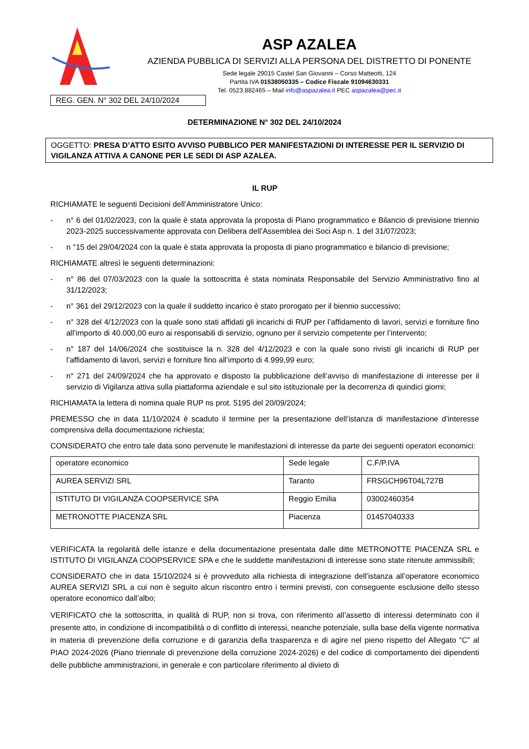ASP AZALEA
AZIENDA PUBBLICA DI SERVIZI ALLA PERSONA DEL DISTRETTO DI PONENTE
Sede legale 29015 Castel San Giovanni – Corso Matteotti, 124
Partita IVA 01538050335 – Codice Fiscale 91094630331
Tel. 0523.882465 – Mail info@aspazalea.it PEC aspazalea@pec.it
REG. GEN. N° 302 DEL 24/10/2024
DETERMINAZIONE N° 302 DEL 24/10/2024
OGGETTO: PRESA D’ATTO ESITO AVVISO PUBBLICO PER MANIFESTAZIONI DI INTERESSE PER IL SERVIZIO DI VIGILANZA ATTIVA A CANONE PER LE SEDI DI ASP AZALEA.
IL RUP
RICHIAMATE le seguenti Decisioni dell’Amministratore Unico:
- n° 6 del 01/02/2023, con la quale è stata approvata la proposta di Piano programmatico e Bilancio di previsione triennio 2023-2025 successivamente approvata con Delibera dell’Assemblea dei Soci Asp n. 1 del 31/07/2023;
- n °15 del 29/04/2024 con la quale è stata approvata la proposta di piano programmatico e bilancio di previsione;
RICHIAMATE altresì le seguenti determinazioni:
- n° 86 del 07/03/2023 con la quale la sottoscritta è stata nominata Responsabile del Servizio Amministrativo fino al 31/12/2023;
- n° 361 del 29/12/2023 con la quale il suddetto incarico è stato prorogato per il biennio successivo;
- n° 328 del 4/12/2023 con la quale sono stati affidati gli incarichi di RUP per l’affidamento di lavori, servizi e forniture fino all’importo di 40.000,00 euro ai responsabili di servizio, ognuno per il servizio competente per l’intervento;
- n° 187 del 14/06/2024 che sostituisce la n. 328 del 4/12/2023 e con la quale sono rivisti gli incarichi di RUP per l’affidamento di lavori, servizi e forniture fino all’importo di 4.999,99 euro;
- n° 271 del 24/09/2024 che ha approvato e disposto la pubblicazione dell’avviso di manifestazione di interesse per il servizio di Vigilanza attiva sulla piattaforma aziendale e sul sito istituzionale per la decorrenza di quindici giorni;
RICHIAMATA la lettera di nomina quale RUP ns prot. 5195 del 20/09/2024;
PREMESSO che in data 11/10/2024 è scaduto il termine per la presentazione dell’istanza di manifestazione d’interesse comprensiva della documentazione richiesta;
CONSIDERATO che entro tale data sono pervenute le manifestazioni di interesse da parte dei seguenti operatori economici:
| operatore economico | Sede legale | C.F/P.IVA |
| AUREA SERVIZI SRL | Taranto | FRSGCH96T04L727B |
| ISTITUTO DI VIGILANZA COOPSERVICE SPA | Reggio Emilia | 03002460354 |
| METRONOTTE PIACENZA SRL | Piacenza | 01457040333 |
VERIFICATA la regolarità delle istanze e della documentazione presentata dalle ditte METRONOTTE PIACENZA SRL e ISTITUTO DI VIGILANZA COOPSERVICE SPA e che le suddette manifestazioni di interesse sono state ritenute ammissibili;
CONSIDERATO che in data 15/10/2024 si è provveduto alla richiesta di integrazione dell’istanza all’operatore economico AUREA SERVIZI SRL a cui non è seguito alcun riscontro entro i termini previsti, con conseguente esclusione dello stesso operatore economico dall’albo;
VERIFICATO che la sottoscritta, in qualità di RUP, non si trova, con riferimento all’assetto di interessi determinato con il presente atto, in condizione di incompatibilità o di conflitto di interessi, neanche potenziale, sulla base della vigente normativa in materia di prevenzione della corruzione e di garanzia della trasparenza e di agire nel pieno rispetto del Allegato “C” al PIAO 2024-2026 (Piano triennale di prevenzione della corruzione 2024-2026) e del codice di comportamento dei dipendenti delle pubbliche amministrazioni, in generale e con particolare riferimento al divieto di